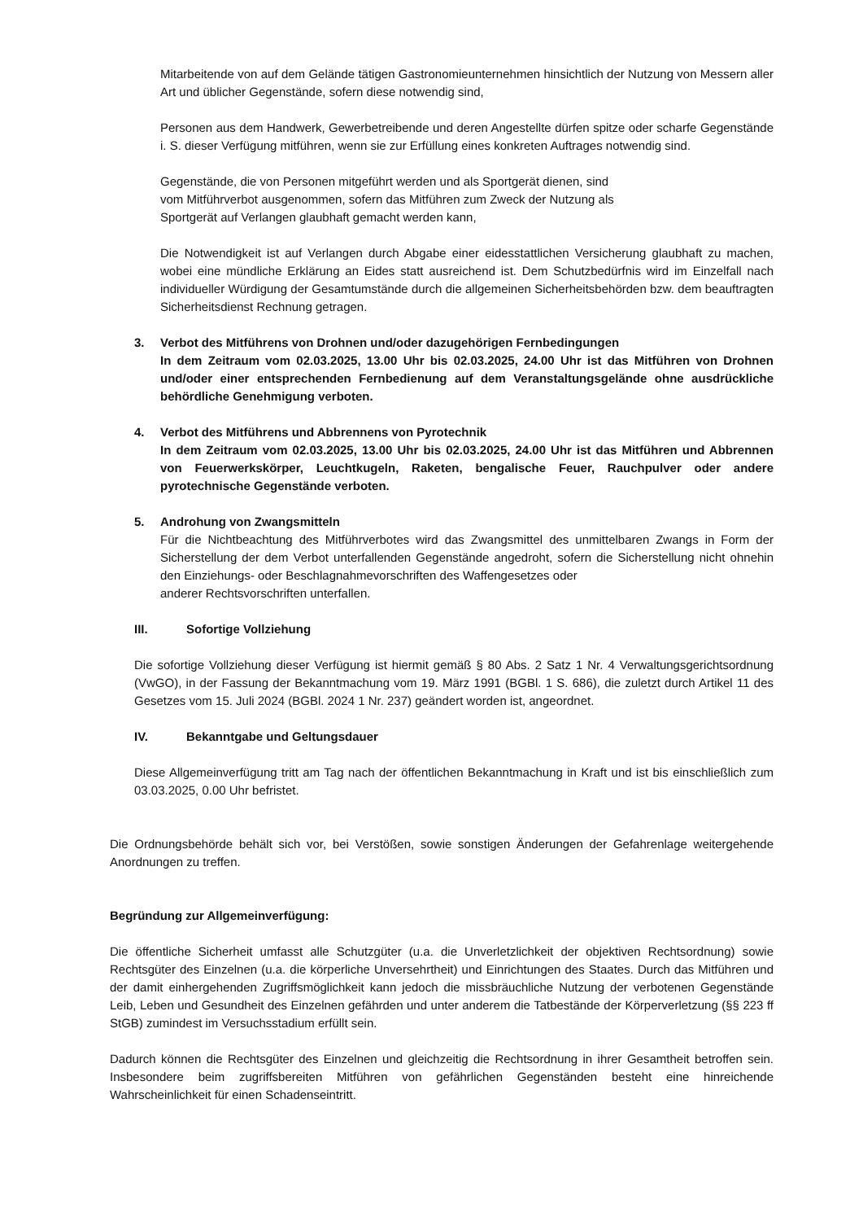Mitarbeitende von auf dem Gelände tätigen Gastronomieunternehmen hinsichtlich der Nutzung von Messern aller Art und üblicher Gegenstände, sofern diese notwendig sind,
Personen aus dem Handwerk, Gewerbetreibende und deren Angestellte dürfen spitze oder scharfe Gegenstände i. S. dieser Verfügung mitführen, wenn sie zur Erfüllung eines konkreten Auftrages notwendig sind.
Gegenstände, die von Personen mitgeführt werden und als Sportgerät dienen, sind
vom Mitführverbot ausgenommen, sofern das Mitführen zum Zweck der Nutzung als
Sportgerät auf Verlangen glaubhaft gemacht werden kann,
Die Notwendigkeit ist auf Verlangen durch Abgabe einer eidesstattlichen Versicherung glaubhaft zu machen, wobei eine mündliche Erklärung an Eides statt ausreichend ist. Dem Schutzbedürfnis wird im Einzelfall nach individueller Würdigung der Gesamtumstände durch die allgemeinen Sicherheitsbehörden bzw. dem beauftragten Sicherheitsdienst Rechnung getragen.
3. Verbot des Mitführens von Drohnen und/oder dazugehörigen Fernbedingungen
In dem Zeitraum vom 02.03.2025, 13.00 Uhr bis 02.03.2025, 24.00 Uhr ist das Mitführen von Drohnen und/oder einer entsprechenden Fernbedienung auf dem Veranstaltungsgelände ohne ausdrückliche behördliche Genehmigung verboten.
4. Verbot des Mitführens und Abbrennens von Pyrotechnik
In dem Zeitraum vom 02.03.2025, 13.00 Uhr bis 02.03.2025, 24.00 Uhr ist das Mitführen und Abbrennen von Feuerwerkskörper, Leuchtkugeln, Raketen, bengalische Feuer, Rauchpulver oder andere pyrotechnische Gegenstände verboten.
5. Androhung von Zwangsmitteln
Für die Nichtbeachtung des Mitführverbotes wird das Zwangsmittel des unmittelbaren Zwangs in Form der Sicherstellung der dem Verbot unterfallenden Gegenstände angedroht, sofern die Sicherstellung nicht ohnehin den Einziehungs- oder Beschlagnahmevorschriften des Waffengesetzes oder
anderer Rechtsvorschriften unterfallen.
III. Sofortige Vollziehung
Die sofortige Vollziehung dieser Verfügung ist hiermit gemäß § 80 Abs. 2 Satz 1 Nr. 4 Verwaltungsgerichtsordnung (VwGO), in der Fassung der Bekanntmachung vom 19. März 1991 (BGBl. 1 S. 686), die zuletzt durch Artikel 11 des Gesetzes vom 15. Juli 2024 (BGBl. 2024 1 Nr. 237) geändert worden ist, angeordnet.
IV. Bekanntgabe und Geltungsdauer
Diese Allgemeinverfügung tritt am Tag nach der öffentlichen Bekanntmachung in Kraft und ist bis einschließlich zum 03.03.2025, 0.00 Uhr befristet.
Die Ordnungsbehörde behält sich vor, bei Verstößen, sowie sonstigen Änderungen der Gefahrenlage weitergehende Anordnungen zu treffen.
Begründung zur Allgemeinverfügung:
Die öffentliche Sicherheit umfasst alle Schutzgüter (u.a. die Unverletzlichkeit der objektiven Rechtsordnung) sowie Rechtsgüter des Einzelnen (u.a. die körperliche Unversehrtheit) und Einrichtungen des Staates. Durch das Mitführen und der damit einhergehenden Zugriffsmöglichkeit kann jedoch die missbräuchliche Nutzung der verbotenen Gegenstände Leib, Leben und Gesundheit des Einzelnen gefährden und unter anderem die Tatbestände der Körperverletzung (§§ 223 ff StGB) zumindest im Versuchsstadium erfüllt sein.
Dadurch können die Rechtsgüter des Einzelnen und gleichzeitig die Rechtsordnung in ihrer Gesamtheit betroffen sein. Insbesondere beim zugriffsbereiten Mitführen von gefährlichen Gegenständen besteht eine hinreichende Wahrscheinlichkeit für einen Schadenseintritt.